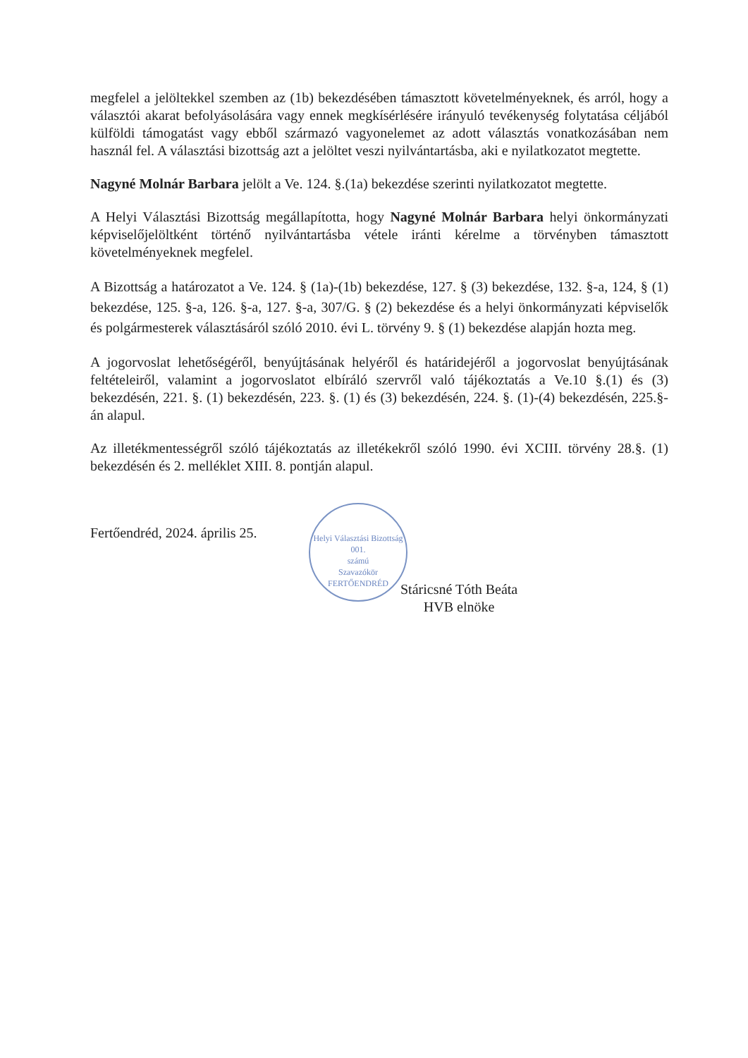megfelel a jelöltekkel szemben az (1b) bekezdésében támasztott követelményeknek, és arról, hogy a választói akarat befolyásolására vagy ennek megkísérlésére irányuló tevékenység folytatása céljából külföldi támogatást vagy ebből származó vagyonelemet az adott választás vonatkozásában nem használ fel. A választási bizottság azt a jelöltet veszi nyilvántartásba, aki e nyilatkozatot megtette.
Nagyné Molnár Barbara jelölt a Ve. 124. §.(1a) bekezdése szerinti nyilatkozatot megtette.
A Helyi Választási Bizottság megállapította, hogy Nagyné Molnár Barbara helyi önkormányzati képviselőjelöltként történő nyilvántartásba vétele iránti kérelme a törvényben támasztott követelményeknek megfelel.
A Bizottság a határozatot a Ve. 124. § (1a)-(1b) bekezdése, 127. § (3) bekezdése, 132. §-a, 124, § (1) bekezdése, 125. §-a, 126. §-a, 127. §-a, 307/G. § (2) bekezdése és a helyi önkormányzati képviselők és polgármesterek választásáról szóló 2010. évi L. törvény 9. § (1) bekezdése alapján hozta meg.
A jogorvoslat lehetőségéről, benyújtásának helyéről és határidejéről a jogorvoslat benyújtásának feltételeiről, valamint a jogorvoslatot elbíráló szervről való tájékoztatás a Ve.10 §.(1) és (3) bekezdésén, 221. §. (1) bekezdésén, 223. §. (1) és (3) bekezdésén, 224. §. (1)-(4) bekezdésén, 225.§-án alapul.
Az illetékmentességről szóló tájékoztatás az illetékekről szóló 1990. évi XCIII. törvény 28.§. (1) bekezdésén és 2. melléklet XIII. 8. pontján alapul.
Fertőendréd, 2024. április 25.
Helyi Választási Bizottság
001.
számú
Szavazókör
FERTŐENDRÉD
Stáricsné Tóth Beáta
HVB elnöke